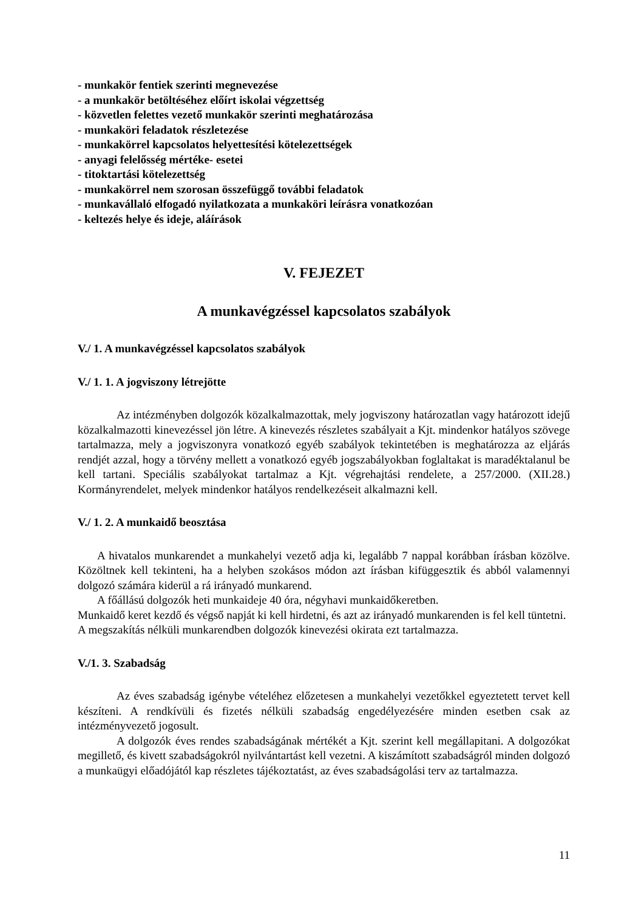- munkakör fentiek szerinti megnevezése
- a munkakör betöltéséhez előírt iskolai végzettség
- közvetlen felettes vezető munkakör szerinti meghatározása
- munkaköri feladatok részletezése
- munkakörrel kapcsolatos helyettesítési kötelezettségek
- anyagi felelősség mértéke- esetei
- titoktartási kötelezettség
- munkakörrel nem szorosan összefüggő további feladatok
- munkavállaló elfogadó nyilatkozata a munkaköri leírásra vonatkozóan
- keltezés helye és ideje, aláírások
V. FEJEZET
A munkavégzéssel kapcsolatos szabályok
V./ 1. A munkavégzéssel kapcsolatos szabályok
V./ 1. 1. A jogviszony létrejötte
Az intézményben dolgozók közalkalmazottak, mely jogviszony határozatlan vagy határozott idejű közalkalmazotti kinevezéssel jön létre. A kinevezés részletes szabályait a Kjt. mindenkor hatályos szövege tartalmazza, mely a jogviszonyra vonatkozó egyéb szabályok tekintetében is meghatározza az eljárás rendjét azzal, hogy a törvény mellett a vonatkozó egyéb jogszabályokban foglaltakat is maradéktalanul be kell tartani. Speciális szabályokat tartalmaz a Kjt. végrehajtási rendelete, a 257/2000. (XII.28.) Kormányrendelet, melyek mindenkor hatályos rendelkezéseit alkalmazni kell.
V./ 1. 2. A munkaidő beosztása
A hivatalos munkarendet a munkahelyi vezető adja ki, legalább 7 nappal korábban írásban közölve. Közöltnek kell tekinteni, ha a helyben szokásos módon azt írásban kifüggesztik és abból valamennyi dolgozó számára kiderül a rá irányadó munkarend.
A főállású dolgozók heti munkaideje 40 óra, négyhavi munkaidőkeretben.
Munkaidő keret kezdő és végső napját ki kell hirdetni, és azt az irányadó munkarenden is fel kell tüntetni.
A megszakítás nélküli munkarendben dolgozók kinevezési okirata ezt tartalmazza.
V./1. 3. Szabadság
Az éves szabadság igénybe vételéhez előzetesen a munkahelyi vezetőkkel egyeztetett tervet kell készíteni. A rendkívüli és fizetés nélküli szabadság engedélyezésére minden esetben csak az intézményvezető jogosult.
A dolgozók éves rendes szabadságának mértékét a Kjt. szerint kell megállapitani. A dolgozókat megillető, és kivett szabadságokról nyilvántartást kell vezetni. A kiszámított szabadságról minden dolgozó a munkaügyi előadójától kap részletes tájékoztatást, az éves szabadságolási terv az tartalmazza.
11